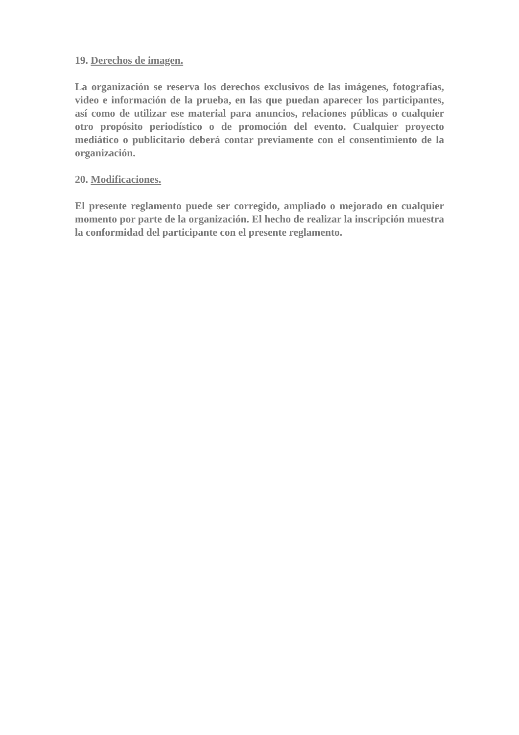19. Derechos de imagen.
La organización se reserva los derechos exclusivos de las imágenes, fotografías, video e información de la prueba, en las que puedan aparecer los participantes, así como de utilizar ese material para anuncios, relaciones públicas o cualquier otro propósito periodístico o de promoción del evento. Cualquier proyecto mediático o publicitario deberá contar previamente con el consentimiento de la organización.
20. Modificaciones.
El presente reglamento puede ser corregido, ampliado o mejorado en cualquier momento por parte de la organización. El hecho de realizar la inscripción muestra la conformidad del participante con el presente reglamento.